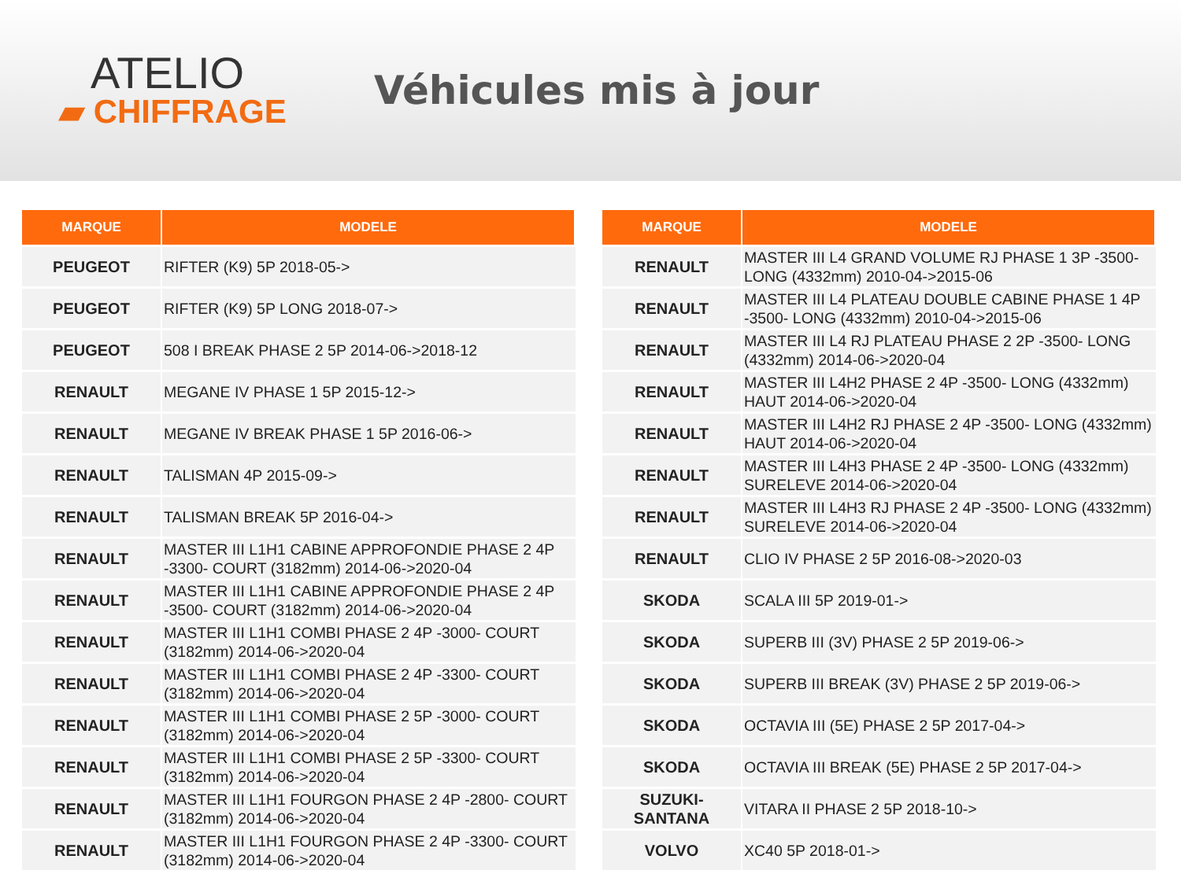ATELIO
▰ CHIFFRAGE
Véhicules mis à jour
| MARQUE | MODELE |
| --- | --- |
| PEUGEOT | RIFTER (K9) 5P 2018-05-> |
| PEUGEOT | RIFTER (K9) 5P LONG 2018-07-> |
| PEUGEOT | 508 I BREAK PHASE 2 5P 2014-06->2018-12 |
| RENAULT | MEGANE IV PHASE 1 5P 2015-12-> |
| RENAULT | MEGANE IV BREAK PHASE 1 5P 2016-06-> |
| RENAULT | TALISMAN 4P 2015-09-> |
| RENAULT | TALISMAN BREAK 5P 2016-04-> |
| RENAULT | MASTER III L1H1 CABINE APPROFONDIE PHASE 2 4P -3300- COURT (3182mm) 2014-06->2020-04 |
| RENAULT | MASTER III L1H1 CABINE APPROFONDIE PHASE 2 4P -3500- COURT (3182mm) 2014-06->2020-04 |
| RENAULT | MASTER III L1H1 COMBI PHASE 2 4P -3000- COURT (3182mm) 2014-06->2020-04 |
| RENAULT | MASTER III L1H1 COMBI PHASE 2 4P -3300- COURT (3182mm) 2014-06->2020-04 |
| RENAULT | MASTER III L1H1 COMBI PHASE 2 5P -3000- COURT (3182mm) 2014-06->2020-04 |
| RENAULT | MASTER III L1H1 COMBI PHASE 2 5P -3300- COURT (3182mm) 2014-06->2020-04 |
| RENAULT | MASTER III L1H1 FOURGON PHASE 2 4P -2800- COURT (3182mm) 2014-06->2020-04 |
| RENAULT | MASTER III L1H1 FOURGON PHASE 2 4P -3300- COURT (3182mm) 2014-06->2020-04 |
| MARQUE | MODELE |
| --- | --- |
| RENAULT | MASTER III L4 GRAND VOLUME RJ PHASE 1 3P -3500- LONG (4332mm) 2010-04->2015-06 |
| RENAULT | MASTER III L4 PLATEAU DOUBLE CABINE PHASE 1 4P -3500- LONG (4332mm) 2010-04->2015-06 |
| RENAULT | MASTER III L4 RJ PLATEAU PHASE 2 2P -3500- LONG (4332mm) 2014-06->2020-04 |
| RENAULT | MASTER III L4H2 PHASE 2 4P -3500- LONG (4332mm) HAUT 2014-06->2020-04 |
| RENAULT | MASTER III L4H2 RJ PHASE 2 4P -3500- LONG (4332mm) HAUT 2014-06->2020-04 |
| RENAULT | MASTER III L4H3 PHASE 2 4P -3500- LONG (4332mm) SURELEVE 2014-06->2020-04 |
| RENAULT | MASTER III L4H3 RJ PHASE 2 4P -3500- LONG (4332mm) SURELEVE 2014-06->2020-04 |
| RENAULT | CLIO IV PHASE 2 5P 2016-08->2020-03 |
| SKODA | SCALA III 5P 2019-01-> |
| SKODA | SUPERB III (3V) PHASE 2 5P 2019-06-> |
| SKODA | SUPERB III BREAK (3V) PHASE 2 5P 2019-06-> |
| SKODA | OCTAVIA III (5E) PHASE 2 5P 2017-04-> |
| SKODA | OCTAVIA III BREAK (5E) PHASE 2 5P 2017-04-> |
| SUZUKI- SANTANA | VITARA II PHASE 2 5P 2018-10-> |
| VOLVO | XC40 5P 2018-01-> |